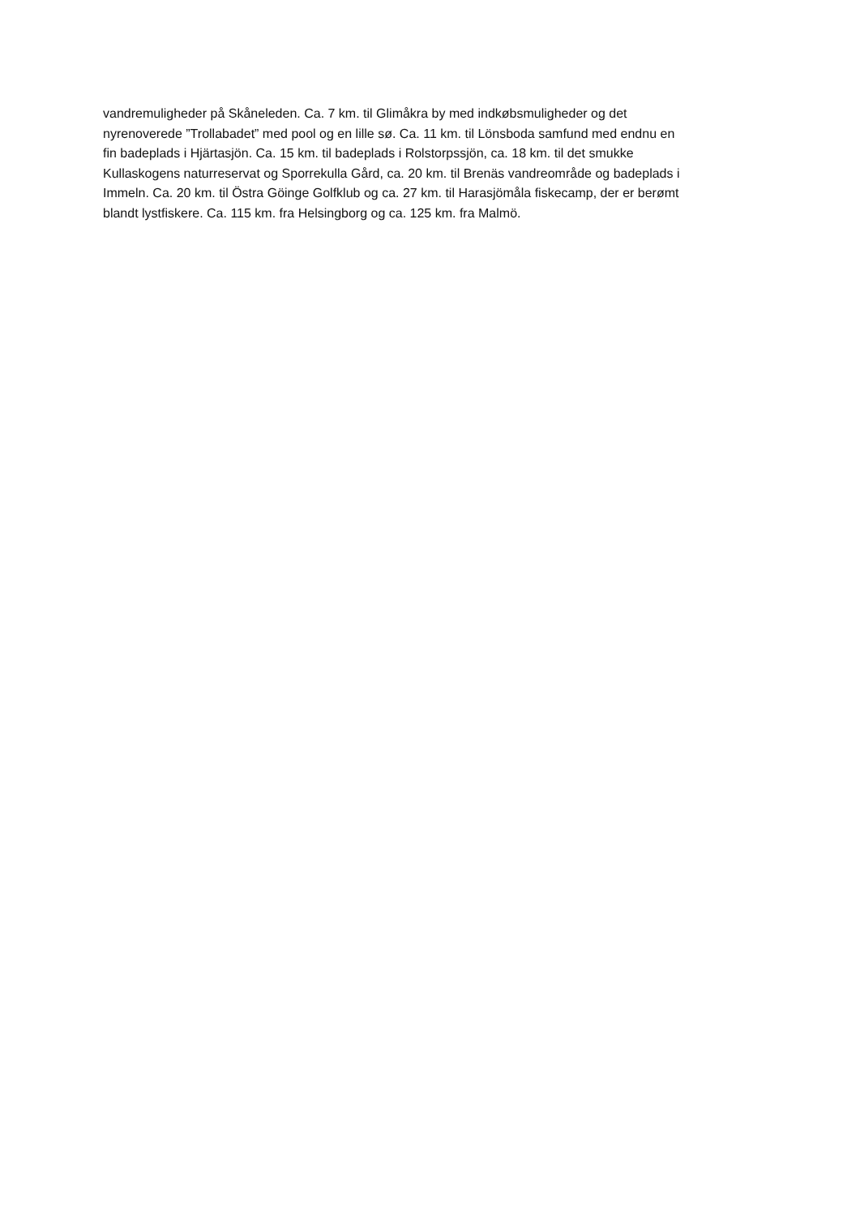vandremuligheder på Skåneleden. Ca. 7 km. til Glimåkra by med indkøbsmuligheder og det
nyrenoverede ”Trollabadet” med pool og en lille sø. Ca. 11 km. til Lönsboda samfund med endnu en
fin badeplads i Hjärtasjön. Ca. 15 km. til badeplads i Rolstorpssjön, ca. 18 km. til det smukke
Kullaskogens naturreservat og Sporrekulla Gård, ca. 20 km. til Brenäs vandreområde og badeplads i
Immeln. Ca. 20 km. til Östra Göinge Golfklub og ca. 27 km. til Harasjömåla fiskecamp, der er berømt
blandt lystfiskere. Ca. 115 km. fra Helsingborg og ca. 125 km. fra Malmö.